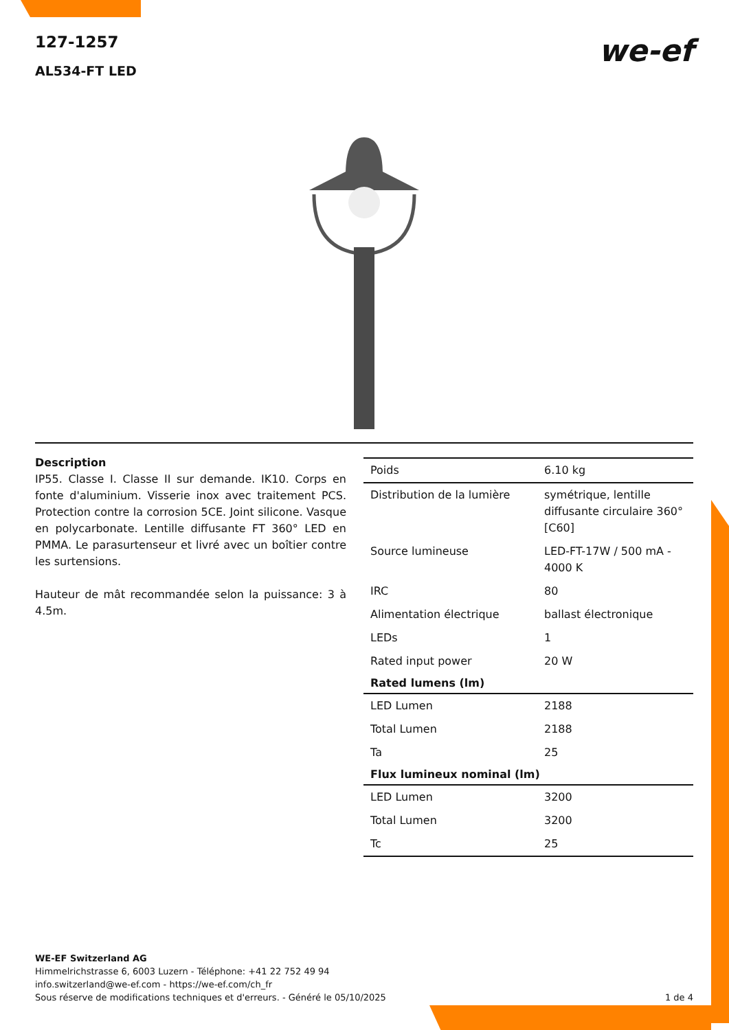127-1257
AL534-FT LED
we-ef
Description
IP55. Classe I. Classe II sur demande. IK10. Corps en fonte d'aluminium. Visserie inox avec traitement PCS. Protection contre la corrosion 5CE. Joint silicone. Vasque en polycarbonate. Lentille diffusante FT 360° LED en PMMA. Le parasurtenseur et livré avec un boîtier contre les surtensions.
Hauteur de mât recommandée selon la puissance: 3 à 4.5m.
| Poids | 6.10 kg |
| Distribution de la lumière | symétrique, lentille diffusante circulaire 360° [C60] |
| Source lumineuse | LED-FT-17W / 500 mA - 4000 K |
| IRC | 80 |
| Alimentation électrique | ballast électronique |
| LEDs | 1 |
| Rated input power | 20 W |
| Rated lumens (lm) | |
| LED Lumen | 2188 |
| Total Lumen | 2188 |
| Ta | 25 |
| Flux lumineux nominal (lm) | |
| LED Lumen | 3200 |
| Total Lumen | 3200 |
| Tc | 25 |
WE-EF Switzerland AG
Himmelrichstrasse 6, 6003 Luzern - Téléphone: +41 22 752 49 94
info.switzerland@we-ef.com - https://we-ef.com/ch_fr
Sous réserve de modifications techniques et d'erreurs. - Généré le 05/10/2025 1 de 4